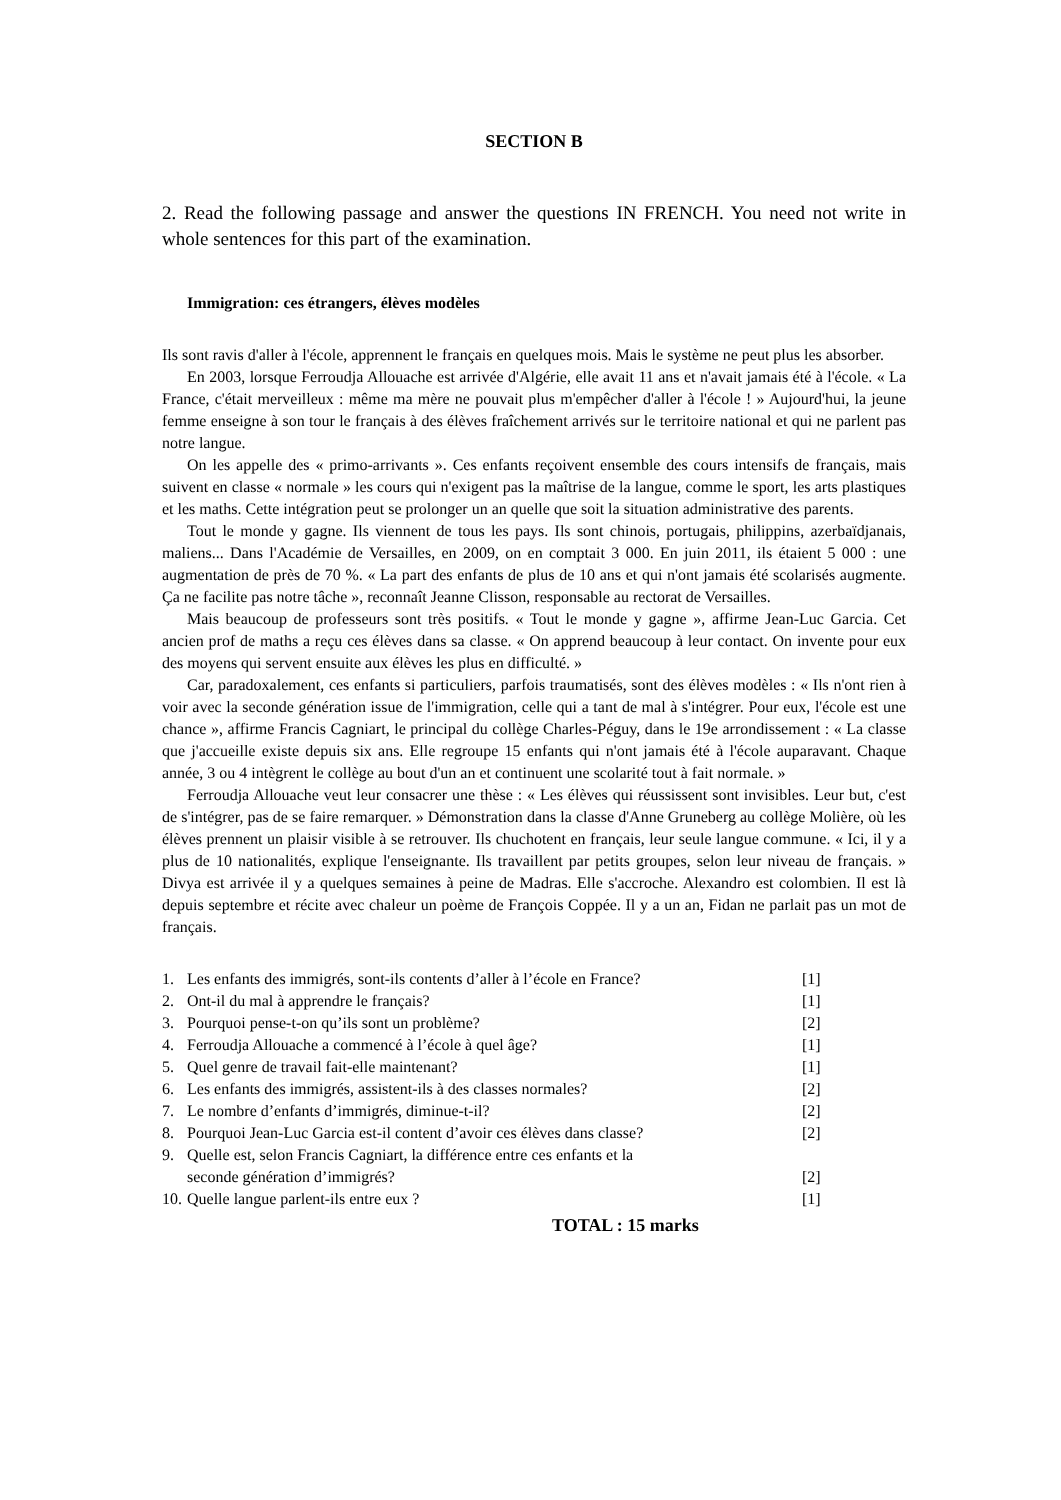SECTION B
2. Read the following passage and answer the questions IN FRENCH. You need not write in whole sentences for this part of the examination.
Immigration: ces étrangers, élèves modèles
Ils sont ravis d'aller à l'école, apprennent le français en quelques mois. Mais le système ne peut plus les absorber.
En 2003, lorsque Ferroudja Allouache est arrivée d'Algérie, elle avait 11 ans et n'avait jamais été à l'école. « La France, c'était merveilleux : même ma mère ne pouvait plus m'empêcher d'aller à l'école ! » Aujourd'hui, la jeune femme enseigne à son tour le français à des élèves fraîchement arrivés sur le territoire national et qui ne parlent pas notre langue.
On les appelle des « primo-arrivants ». Ces enfants reçoivent ensemble des cours intensifs de français, mais suivent en classe « normale » les cours qui n'exigent pas la maîtrise de la langue, comme le sport, les arts plastiques et les maths. Cette intégration peut se prolonger un an quelle que soit la situation administrative des parents.
Tout le monde y gagne. Ils viennent de tous les pays. Ils sont chinois, portugais, philippins, azerbaïdjanais, maliens... Dans l'Académie de Versailles, en 2009, on en comptait 3 000. En juin 2011, ils étaient 5 000 : une augmentation de près de 70 %. « La part des enfants de plus de 10 ans et qui n'ont jamais été scolarisés augmente. Ça ne facilite pas notre tâche », reconnaît Jeanne Clisson, responsable au rectorat de Versailles.
Mais beaucoup de professeurs sont très positifs. « Tout le monde y gagne », affirme Jean-Luc Garcia. Cet ancien prof de maths a reçu ces élèves dans sa classe. « On apprend beaucoup à leur contact. On invente pour eux des moyens qui servent ensuite aux élèves les plus en difficulté. »
Car, paradoxalement, ces enfants si particuliers, parfois traumatisés, sont des élèves modèles : « Ils n'ont rien à voir avec la seconde génération issue de l'immigration, celle qui a tant de mal à s'intégrer. Pour eux, l'école est une chance », affirme Francis Cagniart, le principal du collège Charles-Péguy, dans le 19e arrondissement : « La classe que j'accueille existe depuis six ans. Elle regroupe 15 enfants qui n'ont jamais été à l'école auparavant. Chaque année, 3 ou 4 intègrent le collège au bout d'un an et continuent une scolarité tout à fait normale. »
Ferroudja Allouache veut leur consacrer une thèse : « Les élèves qui réussissent sont invisibles. Leur but, c'est de s'intégrer, pas de se faire remarquer. » Démonstration dans la classe d'Anne Gruneberg au collège Molière, où les élèves prennent un plaisir visible à se retrouver. Ils chuchotent en français, leur seule langue commune. « Ici, il y a plus de 10 nationalités, explique l'enseignante. Ils travaillent par petits groupes, selon leur niveau de français. » Divya est arrivée il y a quelques semaines à peine de Madras. Elle s'accroche. Alexandro est colombien. Il est là depuis septembre et récite avec chaleur un poème de François Coppée. Il y a un an, Fidan ne parlait pas un mot de français.
| 1. | Les enfants des immigrés, sont-ils contents d’aller à l’école en France? | [1] |
| 2. | Ont-il du mal à apprendre le français? | [1] |
| 3. | Pourquoi pense-t-on qu’ils sont un problème? | [2] |
| 4. | Ferroudja Allouache a commencé à l’école à quel âge? | [1] |
| 5. | Quel genre de travail fait-elle maintenant? | [1] |
| 6. | Les enfants des immigrés, assistent-ils à des classes normales? | [2] |
| 7. | Le nombre d’enfants d’immigrés, diminue-t-il? | [2] |
| 8. | Pourquoi Jean-Luc Garcia est-il content d’avoir ces élèves dans classe? | [2] |
| 9. | Quelle est, selon Francis Cagniart, la différence entre ces enfants et la seconde génération d’immigrés? | [2] |
| 10. | Quelle langue parlent-ils entre eux ? | [1] |
TOTAL : 15 marks